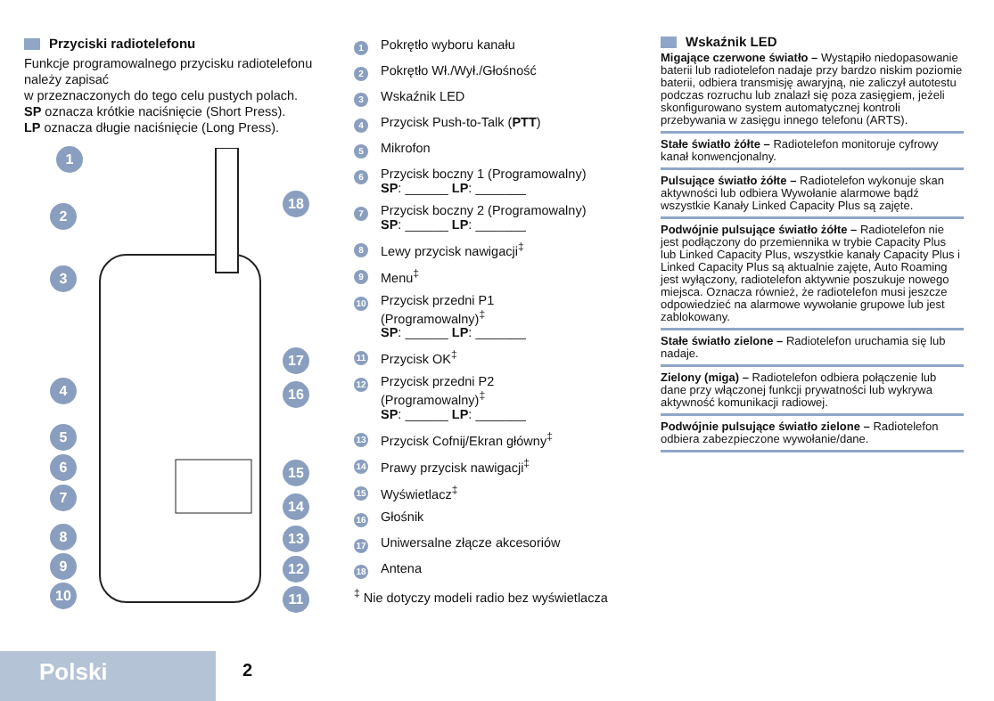Przyciski radiotelefonu
Funkcje programowalnego przycisku radiotelefonu należy zapisać
w przeznaczonych do tego celu pustych polach.
SP oznacza krótkie naciśnięcie (Short Press).
LP oznacza długie naciśnięcie (Long Press).
1
2
3
4
5
6
7
8
9
10
18
17
16
15
14
13
12
11
1 Pokrętło wyboru kanału
2 Pokrętło Wł./Wył./Głośność
3 Wskaźnik LED
4 Przycisk Push-to-Talk (PTT)
5 Mikrofon
6 Przycisk boczny 1 (Programowalny)
SP: ______ LP: _______
7 Przycisk boczny 2 (Programowalny)
SP: ______ LP: _______
8 Lewy przycisk nawigacji<sup>‡</sup>
9 Menu<sup>‡</sup>
10 Przycisk przedni P1
(Programowalny)<sup>‡</sup>
SP: ______ LP: _______
11 Przycisk OK<sup>‡</sup>
12 Przycisk przedni P2
(Programowalny)<sup>‡</sup>
SP: ______ LP: _______
13 Przycisk Cofnij/Ekran główny<sup>‡</sup>
14 Prawy przycisk nawigacji<sup>‡</sup>
15 Wyświetlacz<sup>‡</sup>
16 Głośnik
17 Uniwersalne złącze akcesoriów
18 Antena
<sup>‡</sup> Nie dotyczy modeli radio bez wyświetlacza
Wskaźnik LED
Migające czerwone światło – Wystąpiło niedopasowanie baterii lub radiotelefon nadaje przy bardzo niskim poziomie baterii, odbiera transmisję awaryjną, nie zaliczył autotestu podczas rozruchu lub znalazł się poza zasięgiem, jeżeli skonfigurowano system automatycznej kontroli przebywania w zasięgu innego telefonu (ARTS).
Stałe światło żółte – Radiotelefon monitoruje cyfrowy kanał konwencjonalny.
Pulsujące światło żółte – Radiotelefon wykonuje skan aktywności lub odbiera Wywołanie alarmowe bądź wszystkie Kanały Linked Capacity Plus są zajęte.
Podwójnie pulsujące światło żółte – Radiotelefon nie jest podłączony do przemiennika w trybie Capacity Plus lub Linked Capacity Plus, wszystkie kanały Capacity Plus i Linked Capacity Plus są aktualnie zajęte, Auto Roaming jest wyłączony, radiotelefon aktywnie poszukuje nowego miejsca. Oznacza również, że radiotelefon musi jeszcze odpowiedzieć na alarmowe wywołanie grupowe lub jest zablokowany.
Stałe światło zielone – Radiotelefon uruchamia się lub nadaje.
Zielony (miga) – Radiotelefon odbiera połączenie lub dane przy włączonej funkcji prywatności lub wykrywa aktywność komunikacji radiowej.
Podwójnie pulsujące światło zielone – Radiotelefon odbiera zabezpieczone wywołanie/dane.
Polski 2